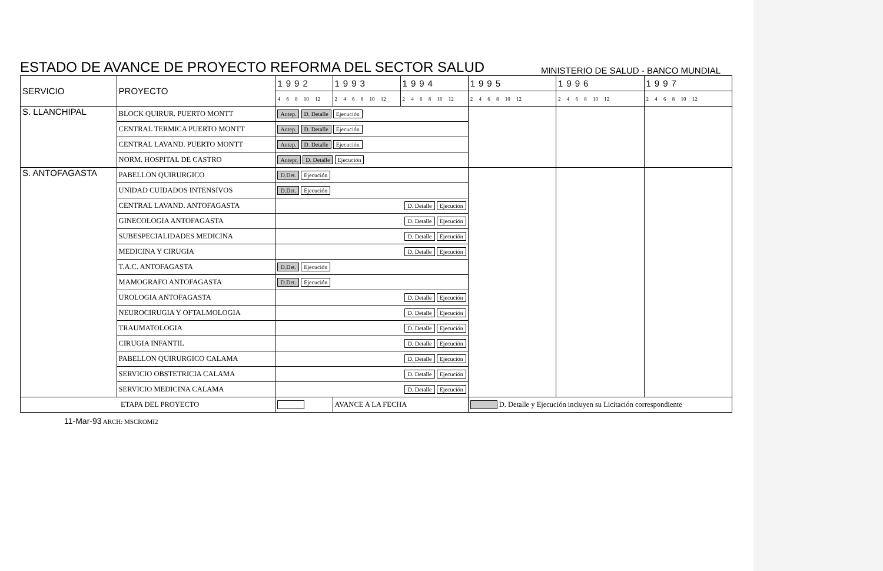ESTADO DE AVANCE DE PROYECTO REFORMA DEL SECTOR SALUD
MINISTERIO DE SALUD - BANCO MUNDIAL
| SERVICIO | PROYECTO | 1992 | 1993 | 1994 | 1995 | 1996 | 1997 |
| | | 4 6 8 10 12 | 2 4 6 8 10 12 | 2 4 6 8 10 12 | 2 4 6 8 10 12 | 2 4 6 8 10 12 | 2 4 6 8 10 12 |
| S. LLANCHIPAL | BLOCK QUIRUR. PUERTO MONTT | Antep. D. Detalle Ejecución | | | | | |
| | CENTRAL TERMICA PUERTO MONTT | Antep. D. Detalle Ejecución | | | | | |
| | CENTRAL LAVAND. PUERTO MONTT | Antep. D. Detalle Ejecución | | | | | |
| | NORM. HOSPITAL DE CASTRO | Antepr. D. Detalle Ejecución | | | | | |
| S. ANTOFAGASTA | PABELLON QUIRURGICO | D.Det. Ejecución | | | | | |
| | UNIDAD CUIDADOS INTENSIVOS | D.Det. Ejecución | | | | | |
| | CENTRAL LAVAND. ANTOFAGASTA | D. Detalle Ejecución | | | | | |
| | GINECOLOGIA ANTOFAGASTA | D. Detalle Ejecución | | | | | |
| | SUBESPECIALIDADES MEDICINA | D. Detalle Ejecución | | | | | |
| | MEDICINA Y CIRUGIA | D. Detalle Ejecución | | | | | |
| | T.A.C. ANTOFAGASTA | D.Det. Ejecución | | | | | |
| | MAMOGRAFO ANTOFAGASTA | D.Det. Ejecución | | | | | |
| | UROLOGIA ANTOFAGASTA | D. Detalle Ejecución | | | | | |
| | NEUROCIRUGIA Y OFTALMOLOGIA | D. Detalle Ejecución | | | | | |
| | TRAUMATOLOGIA | D. Detalle Ejecución | | | | | |
| | CIRUGIA INFANTIL | D. Detalle Ejecución | | | | | |
| | PABELLON QUIRURGICO CALAMA | D. Detalle Ejecución | | | | | |
| | SERVICIO OBSTETRICIA CALAMA | D. Detalle Ejecución | | | | | |
| | SERVICIO MEDICINA CALAMA | D. Detalle Ejecución | | | | | |
| ETAPA DEL PROYECTO | | | AVANCE A LA FECHA | | D. Detalle y Ejecución incluyen su Licitación correspondiente | | |
11-Mar-93 ARCH: MSCROMI2